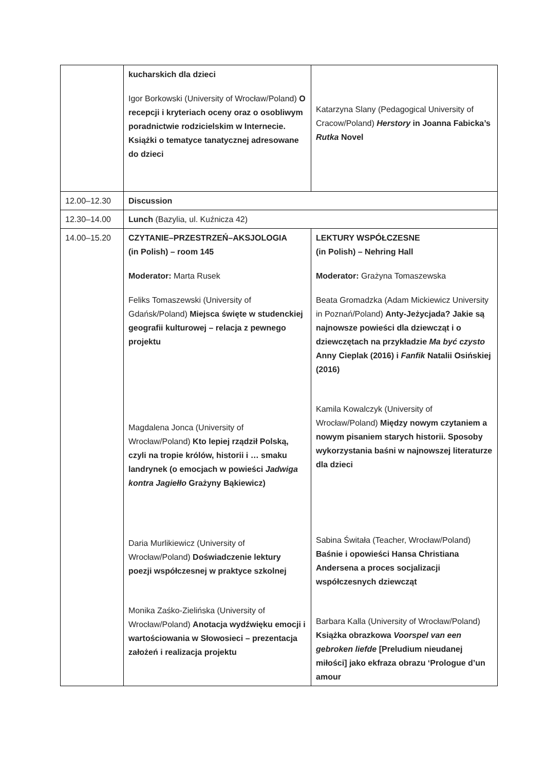| | kucharskich dla dzieci Igor Borkowski (University of Wrocław/Poland) O recepcji i kryteriach oceny oraz o osobliwym poradnictwie rodzicielskim w Internecie. Książki o tematyce tanatycznej adresowane do dzieci | Katarzyna Slany (Pedagogical University of Cracow/Poland) Herstory in Joanna Fabicka’s Rutka Novel |
| 12.00–12.30 | Discussion | |
| 12.30–14.00 | Lunch (Bazylia, ul. Kuźnicza 42) | |
| 14.00–15.20 | CZYTANIE–PRZESTRZEŃ–AKSJOLOGIA (in Polish) – room 145 Moderator: Marta Rusek Feliks Tomaszewski (University of Gdańsk/Poland) Miejsca święte w studenckiej geografii kulturowej – relacja z pewnego projektu Magdalena Jonca (University of Wrocław/Poland) Kto lepiej rządził Polską, czyli na tropie królów, historii i … smaku landrynek (o emocjach w powieści Jadwiga kontra Jagiełło Grażyny Bąkiewicz) Daria Murlikiewicz (University of Wrocław/Poland) Doświadczenie lektury poezji współczesnej w praktyce szkolnej Monika Zaśko-Zielińska (University of Wrocław/Poland) Anotacja wydźwięku emocji i wartościowania w Słowosieci – prezentacja założeń i realizacja projektu | LEKTURY WSPÓŁCZESNE (in Polish) – Nehring Hall Moderator: Grażyna Tomaszewska Beata Gromadzka (Adam Mickiewicz University in Poznań/Poland) Anty-Jeżycjada? Jakie są najnowsze powieści dla dziewcząt i o dziewczętach na przykładzie Ma być czysto Anny Cieplak (2016) i Fanfik Natalii Osińskiej (2016) Kamila Kowalczyk (University of Wrocław/Poland) Między nowym czytaniem a nowym pisaniem starych historii. Sposoby wykorzystania baśni w najnowszej literaturze dla dzieci Sabina Świtała (Teacher, Wrocław/Poland) Baśnie i opowieści Hansa Christiana Andersena a proces socjalizacji współczesnych dziewcząt Barbara Kalla (University of Wrocław/Poland) Książka obrazkowa Voorspel van een gebroken liefde [Preludium nieudanej miłości] jako ekfraza obrazu ‘Prologue d’un amour |